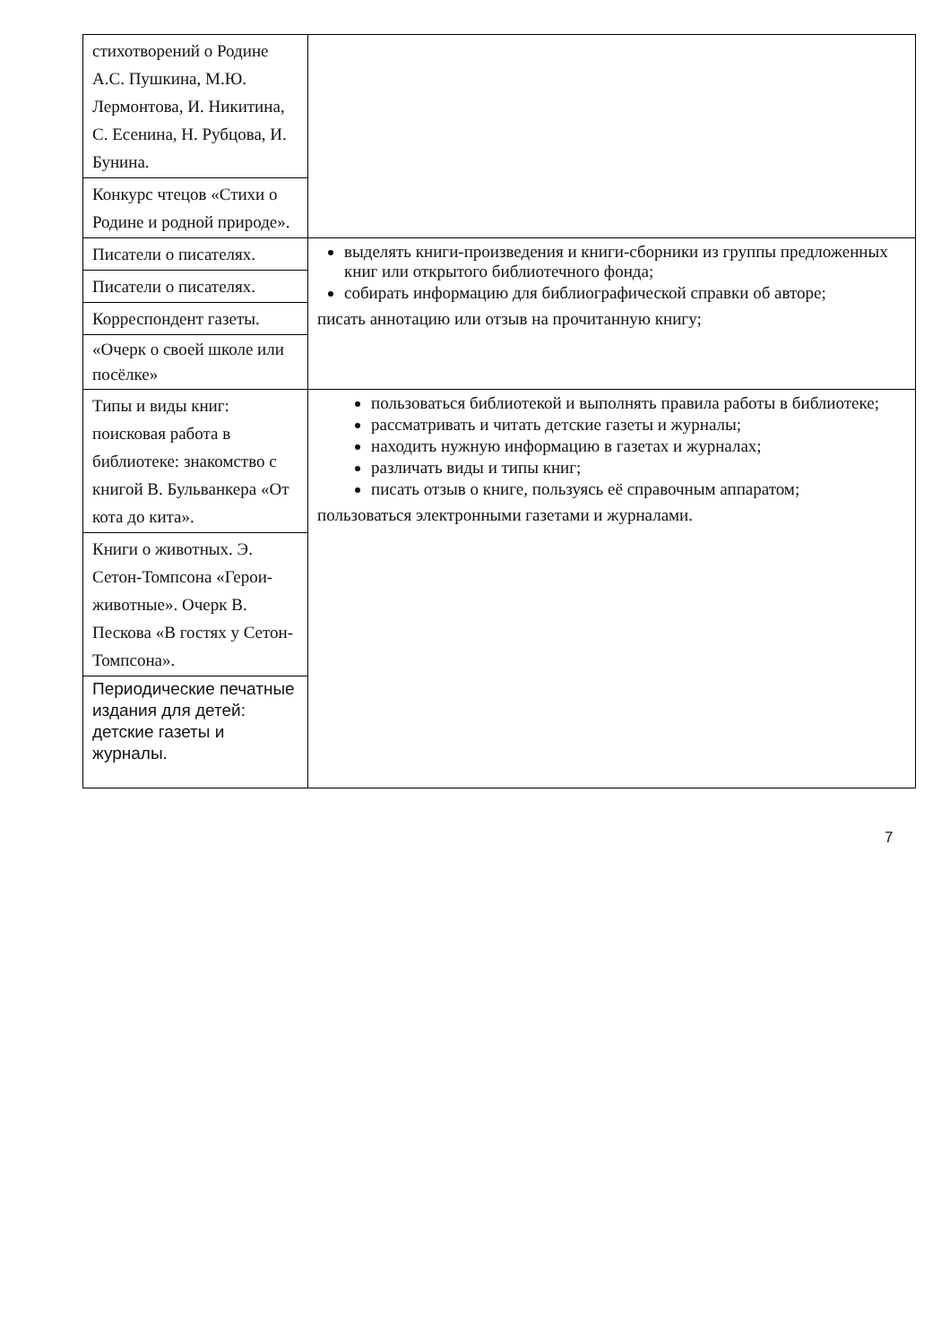| стихотворений о Родине А.С. Пушкина, М.Ю. Лермонтова, И. Никитина, С. Есенина, Н. Рубцова, И. Бунина. | |
| Конкурс чтецов «Стихи о Родине и родной природе». | |
| Писатели о писателях. | выделять книги-произведения и книги-сборники из группы предложенных книг или открытого библиотечного фонда; собирать информацию для библиографической справки об авторе; писать аннотацию или отзыв на прочитанную книгу; |
| Писатели о писателях. | |
| Корреспондент газеты. | |
| «Очерк о своей школе или посёлке» | |
| Типы и виды книг: поисковая работа в библиотеке: знакомство с книгой В. Бульванкера «От кота до кита». | пользоваться библиотекой и выполнять правила работы в библиотеке; рассматривать и читать детские газеты и журналы; находить нужную информацию в газетах и журналах; различать виды и типы книг; писать отзыв о книге, пользуясь её справочным аппаратом; пользоваться электронными газетами и журналами. |
| Книги о животных. Э. Сетон-Томпсона «Герои-животные». Очерк В. Пескова «В гостях у Сетон-Томпсона». | |
| Периодические печатные издания для детей: детские газеты и журналы. | |
7